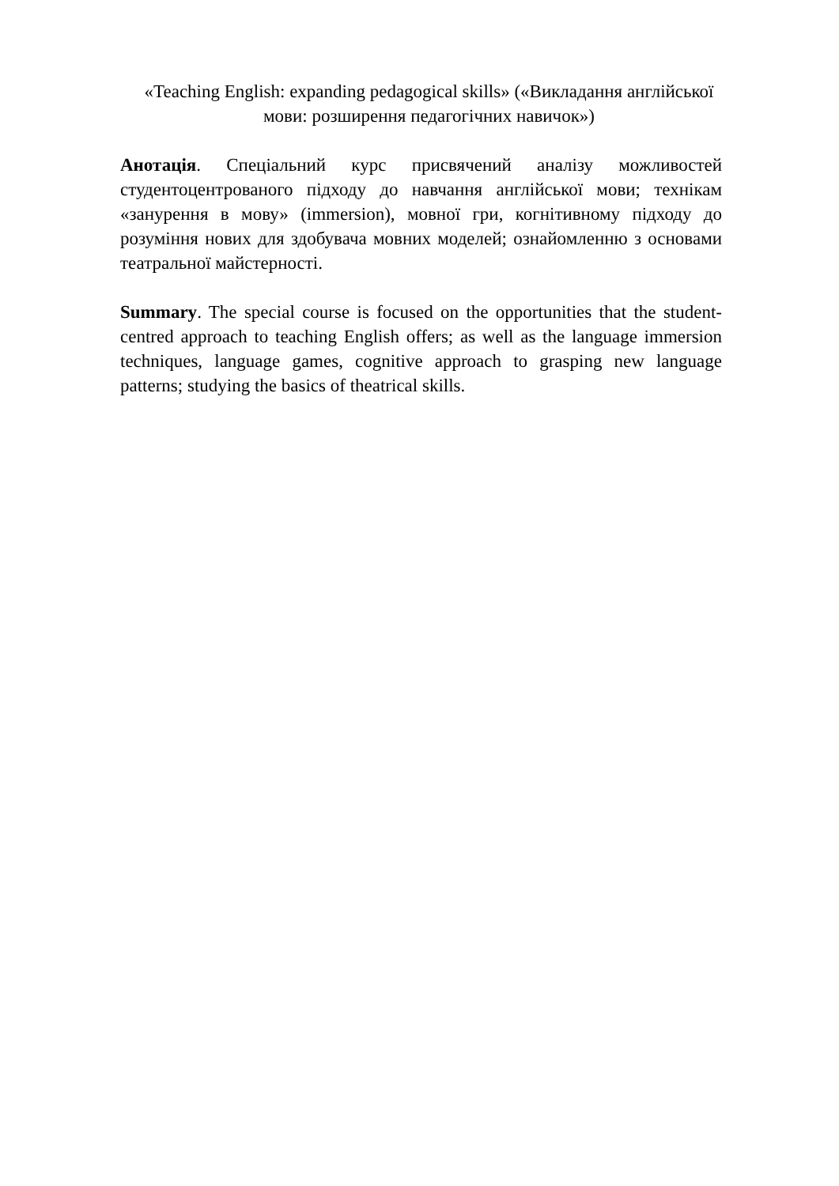«Teaching English: expanding pedagogical skills» («Викладання англійської
мови: розширення педагогічних навичок»)
Анотація. Спеціальний курс присвячений аналізу можливостей студентоцентрованого підходу до навчання англійської мови; технікам «занурення в мову» (immersion), мовної гри, когнітивному підходу до розуміння нових для здобувача мовних моделей; ознайомленню з основами театральної майстерності.
Summary. The special course is focused on the opportunities that the student-centred approach to teaching English offers; as well as the language immersion techniques, language games, cognitive approach to grasping new language patterns; studying the basics of theatrical skills.